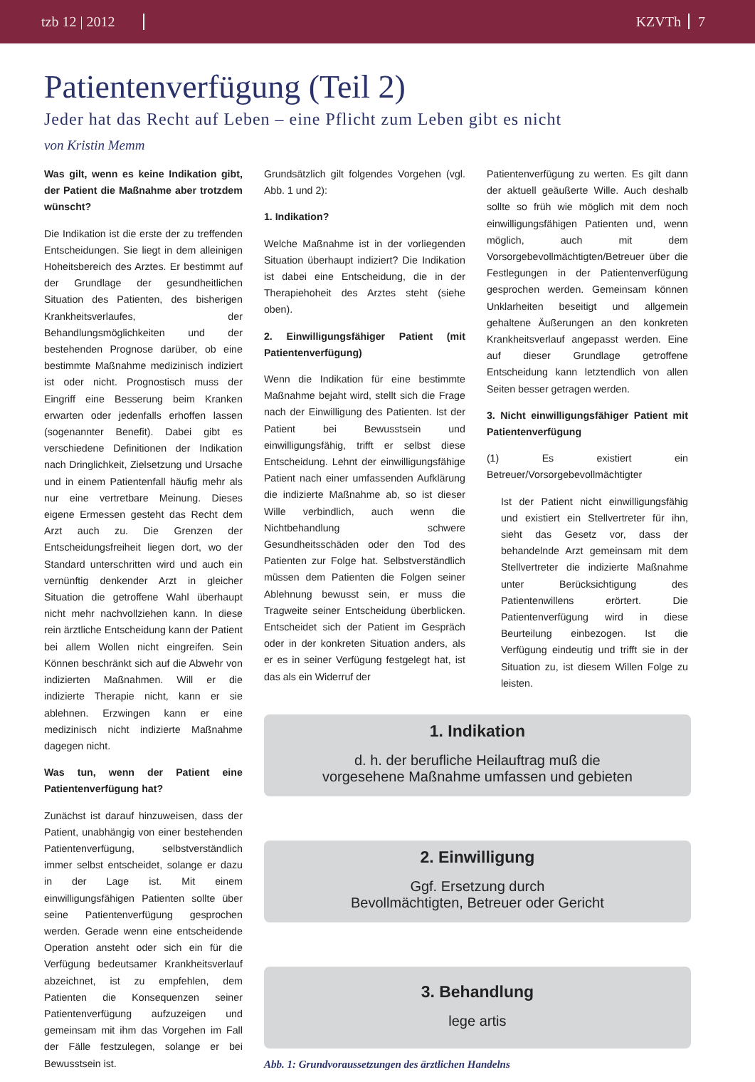tzb 12 | 2012 KZVTh 7
Patientenverfügung (Teil 2)
Jeder hat das Recht auf Leben – eine Pflicht zum Leben gibt es nicht
von Kristin Memm
Was gilt, wenn es keine Indikation gibt, der Patient die Maßnahme aber trotzdem wünscht?
Die Indikation ist die erste der zu treffenden Entscheidungen. Sie liegt in dem alleinigen Hoheitsbereich des Arztes. Er bestimmt auf der Grundlage der gesundheitlichen Situation des Patienten, des bisherigen Krankheitsverlaufes, der Behandlungsmöglichkeiten und der bestehenden Prognose darüber, ob eine bestimmte Maßnahme medizinisch indiziert ist oder nicht. Prognostisch muss der Eingriff eine Besserung beim Kranken erwarten oder jedenfalls erhoffen lassen (sogenannter Benefit). Dabei gibt es verschiedene Definitionen der Indikation nach Dringlichkeit, Zielsetzung und Ursache und in einem Patientenfall häufig mehr als nur eine vertretbare Meinung. Dieses eigene Ermessen gesteht das Recht dem Arzt auch zu. Die Grenzen der Entscheidungsfreiheit liegen dort, wo der Standard unterschritten wird und auch ein vernünftig denkender Arzt in gleicher Situation die getroffene Wahl überhaupt nicht mehr nachvollziehen kann. In diese rein ärztliche Entscheidung kann der Patient bei allem Wollen nicht eingreifen. Sein Können beschränkt sich auf die Abwehr von indizierten Maßnahmen. Will er die indizierte Therapie nicht, kann er sie ablehnen. Erzwingen kann er eine medizinisch nicht indizierte Maßnahme dagegen nicht.
Was tun, wenn der Patient eine Patientenverfügung hat?
Zunächst ist darauf hinzuweisen, dass der Patient, unabhängig von einer bestehenden Patientenverfügung, selbstverständlich immer selbst entscheidet, solange er dazu in der Lage ist. Mit einem einwilligungsfähigen Patienten sollte über seine Patientenverfügung gesprochen werden. Gerade wenn eine entscheidende Operation ansteht oder sich ein für die Verfügung bedeutsamer Krankheitsverlauf abzeichnet, ist zu empfehlen, dem Patienten die Konsequenzen seiner Patientenverfügung aufzuzeigen und gemeinsam mit ihm das Vorgehen im Fall der Fälle festzulegen, solange er bei Bewusstsein ist.
Grundsätzlich gilt folgendes Vorgehen (vgl. Abb. 1 und 2):
1. Indikation?
Welche Maßnahme ist in der vorliegenden Situation überhaupt indiziert? Die Indikation ist dabei eine Entscheidung, die in der Therapiehoheit des Arztes steht (siehe oben).
2. Einwilligungsfähiger Patient (mit Patientenverfügung)
Wenn die Indikation für eine bestimmte Maßnahme bejaht wird, stellt sich die Frage nach der Einwilligung des Patienten. Ist der Patient bei Bewusstsein und einwilligungsfähig, trifft er selbst diese Entscheidung. Lehnt der einwilligungsfähige Patient nach einer umfassenden Aufklärung die indizierte Maßnahme ab, so ist dieser Wille verbindlich, auch wenn die Nichtbehandlung schwere Gesundheitsschäden oder den Tod des Patienten zur Folge hat. Selbstverständlich müssen dem Patienten die Folgen seiner Ablehnung bewusst sein, er muss die Tragweite seiner Entscheidung überblicken. Entscheidet sich der Patient im Gespräch oder in der konkreten Situation anders, als er es in seiner Verfügung festgelegt hat, ist das als ein Widerruf der
Patientenverfügung zu werten. Es gilt dann der aktuell geäußerte Wille. Auch deshalb sollte so früh wie möglich mit dem noch einwilligungsfähigen Patienten und, wenn möglich, auch mit dem Vorsorgebevollmächtigten/Betreuer über die Festlegungen in der Patientenverfügung gesprochen werden. Gemeinsam können Unklarheiten beseitigt und allgemein gehaltene Äußerungen an den konkreten Krankheitsverlauf angepasst werden. Eine auf dieser Grundlage getroffene Entscheidung kann letztendlich von allen Seiten besser getragen werden.
3. Nicht einwilligungsfähiger Patient mit Patientenverfügung
(1) Es existiert ein Betreuer/Vorsorgebevollmächtigter
Ist der Patient nicht einwilligungsfähig und existiert ein Stellvertreter für ihn, sieht das Gesetz vor, dass der behandelnde Arzt gemeinsam mit dem Stellvertreter die indizierte Maßnahme unter Berücksichtigung des Patientenwillens erörtert. Die Patientenverfügung wird in diese Beurteilung einbezogen. Ist die Verfügung eindeutig und trifft sie in der Situation zu, ist diesem Willen Folge zu leisten.
1. Indikation
d. h. der berufliche Heilauftrag muß die
vorgesehene Maßnahme umfassen und gebieten
2. Einwilligung
Ggf. Ersetzung durch
Bevollmächtigten, Betreuer oder Gericht
3. Behandlung
lege artis
Abb. 1: Grundvoraussetzungen des ärztlichen Handelns